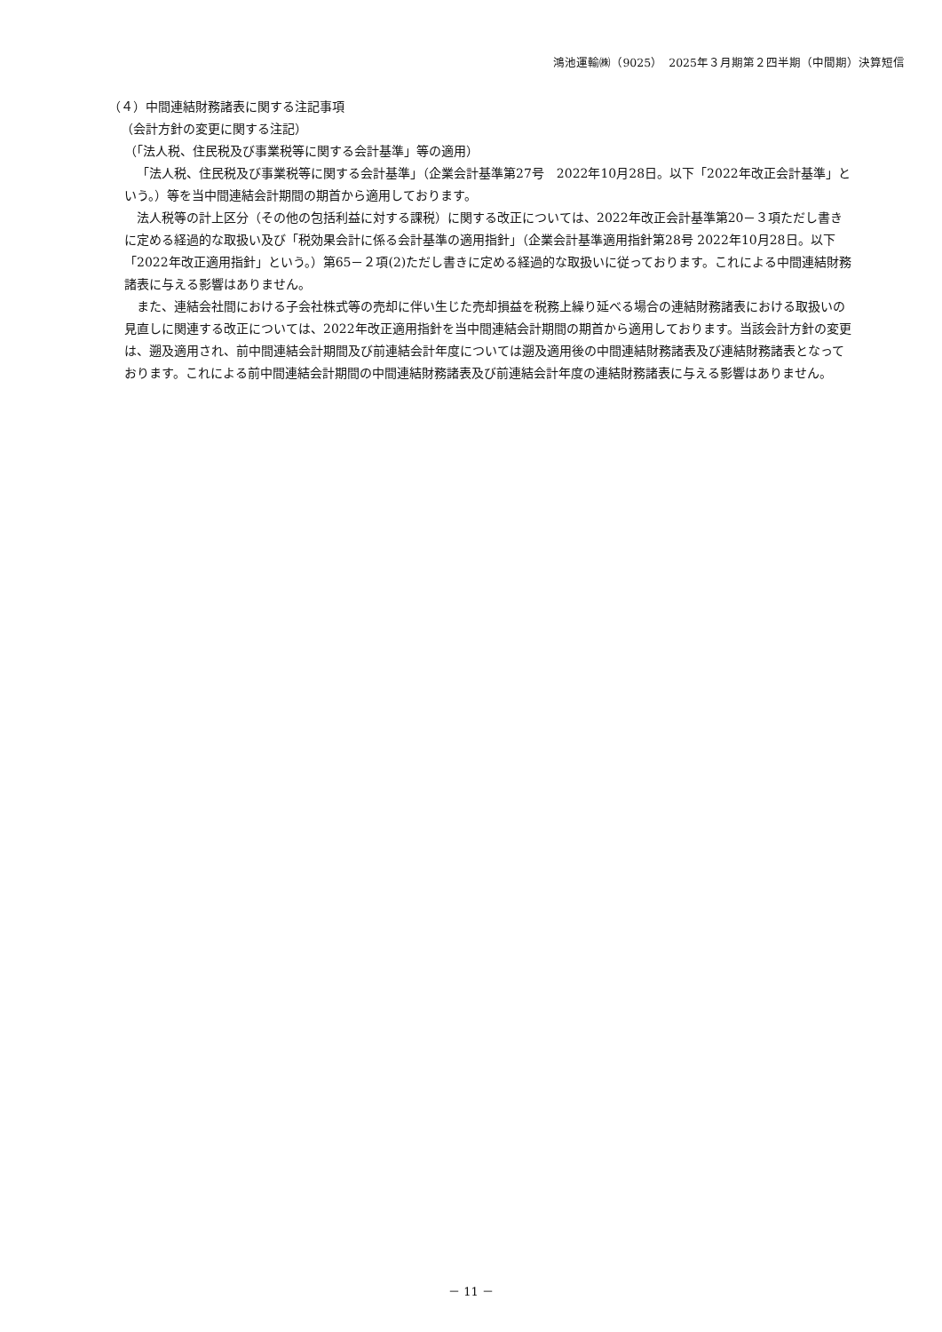鴻池運輸㈱（9025）　2025年３月期第２四半期（中間期）決算短信
（４）中間連結財務諸表に関する注記事項
（会計方針の変更に関する注記）
（「法人税、住民税及び事業税等に関する会計基準」等の適用）
「法人税、住民税及び事業税等に関する会計基準」（企業会計基準第27号　2022年10月28日。以下「2022年改正会計基準」という。）等を当中間連結会計期間の期首から適用しております。
法人税等の計上区分（その他の包括利益に対する課税）に関する改正については、2022年改正会計基準第20－３項ただし書きに定める経過的な取扱い及び「税効果会計に係る会計基準の適用指針」（企業会計基準適用指針第28号 2022年10月28日。以下「2022年改正適用指針」という。）第65－２項(2)ただし書きに定める経過的な取扱いに従っております。これによる中間連結財務諸表に与える影響はありません。
また、連結会社間における子会社株式等の売却に伴い生じた売却損益を税務上繰り延べる場合の連結財務諸表における取扱いの見直しに関連する改正については、2022年改正適用指針を当中間連結会計期間の期首から適用しております。当該会計方針の変更は、遡及適用され、前中間連結会計期間及び前連結会計年度については遡及適用後の中間連結財務諸表及び連結財務諸表となっております。これによる前中間連結会計期間の中間連結財務諸表及び前連結会計年度の連結財務諸表に与える影響はありません。
－ 11 －